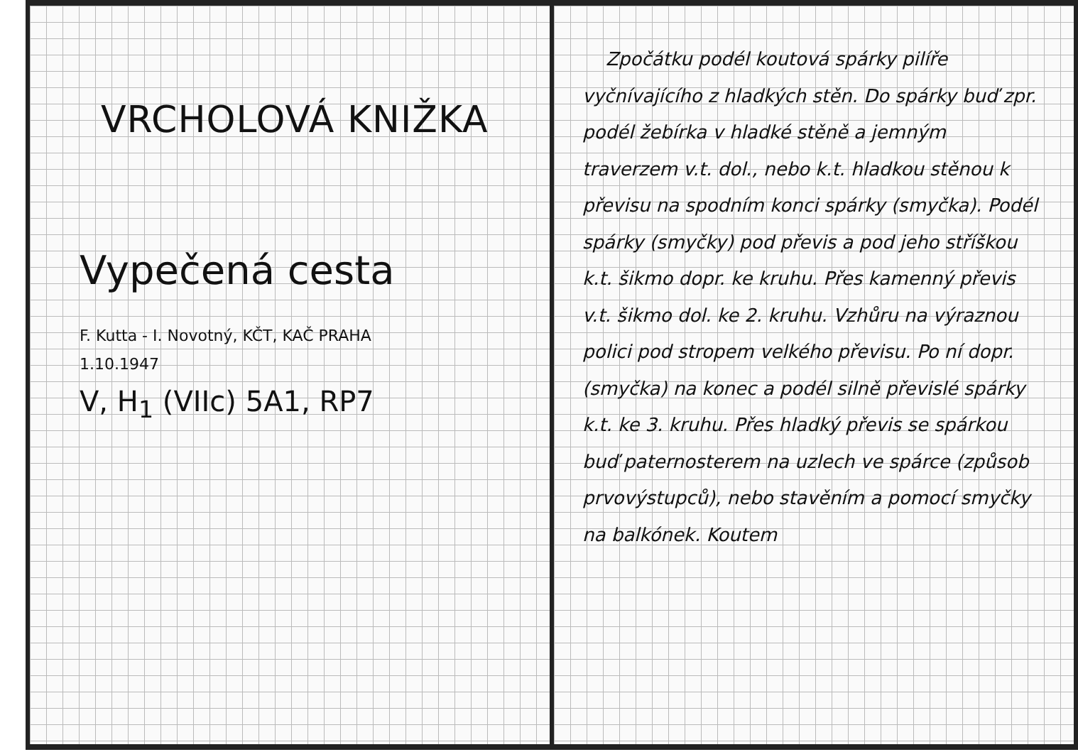VRCHOLOVÁ KNIŽKA
Vypečená cesta
F. Kutta - I. Novotný, KČT, KAČ PRAHA
1.10.1947
V, H<sub>1</sub> (VIIc) 5A1, RP7
Zpočátku podél koutová spárky pilíře vyčnívajícího z hladkých stěn. Do spárky buď zpr. podél žebírka v hladké stěně a jemným traverzem v.t. dol., nebo k.t. hladkou stěnou k převisu na spodním konci spárky (smyčka). Podél spárky (smyčky) pod převis a pod jeho stříškou k.t. šikmo dopr. ke kruhu. Přes kamenný převis v.t. šikmo dol. ke 2. kruhu. Vzhůru na výraznou polici pod stropem velkého převisu. Po ní dopr. (smyčka) na konec a podél silně převislé spárky k.t. ke 3. kruhu. Přes hladký převis se spárkou buď paternosterem na uzlech ve spárce (způsob prvovýstupců), nebo stavěním a pomocí smyčky na balkónek. Koutem